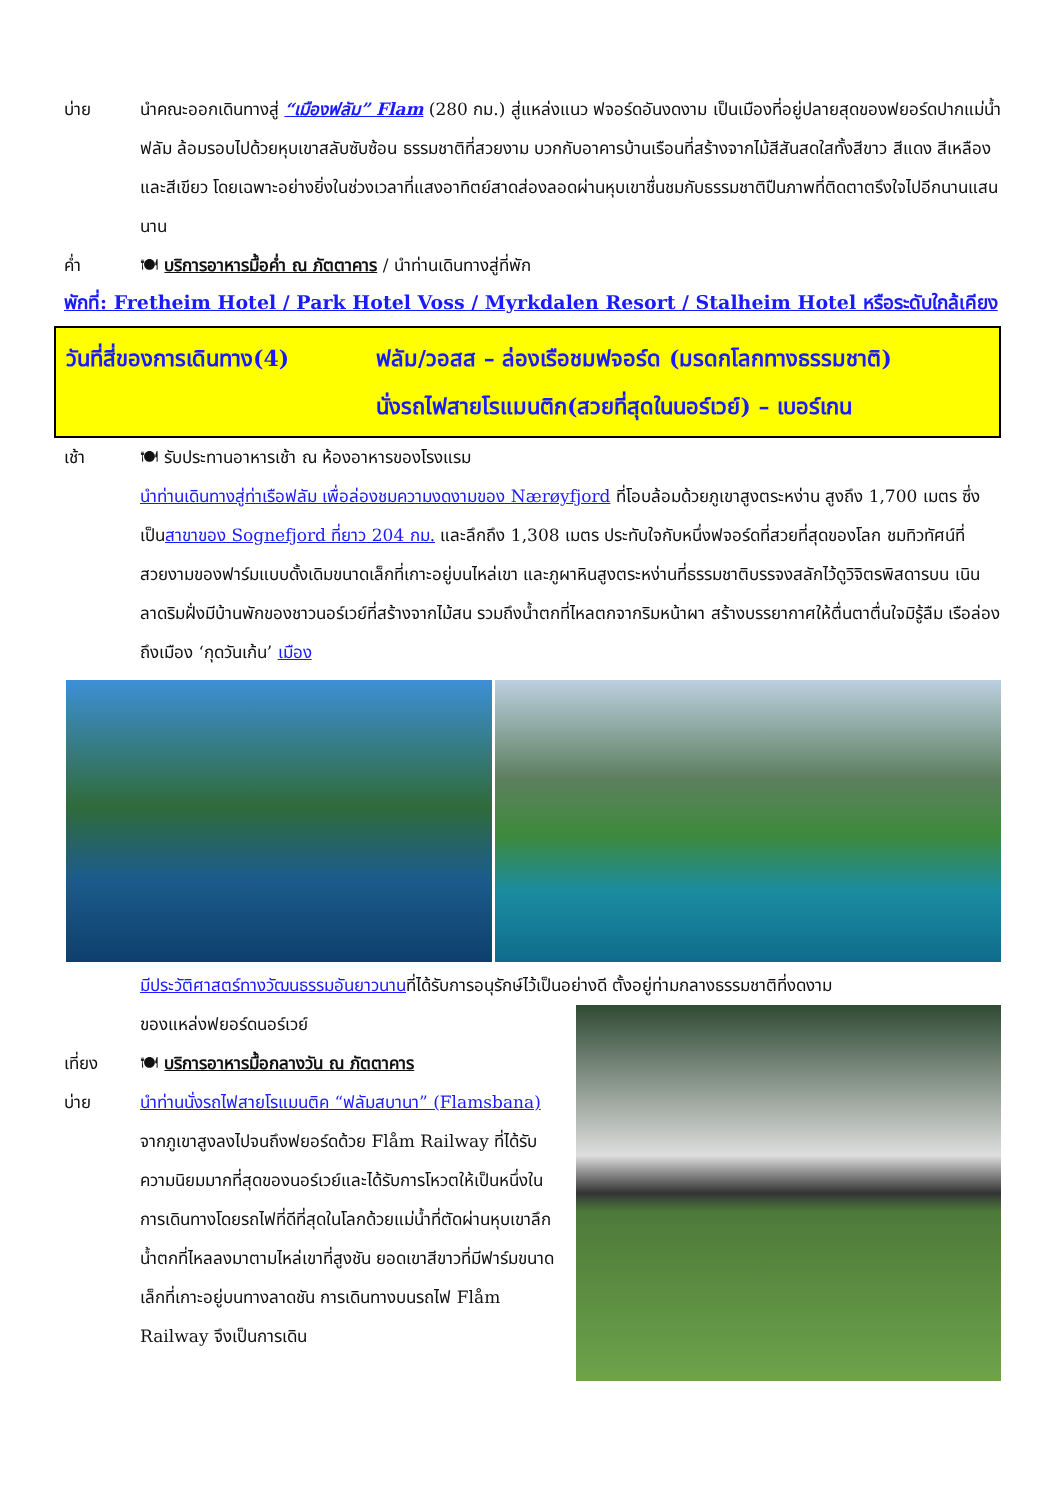บ่าย นำคณะออกเดินทางสู่ “เมืองฟลัม” Flam (280 กม.) สู่แหล่งแนว ฟจอร์ดอันงดงาม เป็นเมืองที่อยู่ปลายสุดของฟยอร์ดปากแม่น้ำฟลัม ล้อมรอบไปด้วยหุบเขาสลับซับซ้อน ธรรมชาติที่สวยงาม บวกกับอาคารบ้านเรือนที่สร้างจากไม้สีสันสดใสทั้งสีขาว สีแดง สีเหลือง และสีเขียว โดยเฉพาะอย่างยิ่งในช่วงเวลาที่แสงอาทิตย์สาดส่องลอดผ่านหุบเขาชื่นชมกับธรรมชาติปืนภาพที่ติดตาตรึงใจไปอีกนานแสนนาน
ค่ำ 🍽 บริการอาหารมื้อค่ำ ณ ภัตตาคาร / นำท่านเดินทางสู่ที่พัก
พักที่: Fretheim Hotel / Park Hotel Voss / Myrkdalen Resort / Stalheim Hotel หรือระดับใกล้เคียง
วันที่สี่ของการเดินทาง(4)
ฟลัม/วอสส – ล่องเรือชมฟจอร์ด (มรดกโลกทางธรรมชาติ)
นั่งรถไฟสายโรแมนติก(สวยที่สุดในนอร์เวย์) – เบอร์เกน
เช้า 🍽 รับประทานอาหารเช้า ณ ห้องอาหารของโรงแรม
นำท่านเดินทางสู่ท่าเรือฟลัม เพื่อล่องชมความงดงามของ Nærøyfjord ที่โอบล้อมด้วยภูเขาสูงตระหง่าน สูงถึง 1,700 เมตร ซึ่งเป็นสาขาของ Sognefjord ที่ยาว 204 กม. และลึกถึง 1,308 เมตร ประทับใจกับหนึ่งฟจอร์ดที่สวยที่สุดของโลก ชมทิวทัศน์ที่สวยงามของฟาร์มแบบดั้งเดิมขนาดเล็กที่เกาะอยู่บนไหล่เขา และภูผาหินสูงตระหง่านที่ธรรมชาติบรรจงสลักไว้ดูวิจิตรพิสดารบน เนินลาดริมฝั่งมีบ้านพักของชาวนอร์เวย์ที่สร้างจากไม้สน รวมถึงน้ำตกที่ไหลตกจากริมหน้าผา สร้างบรรยากาศให้ตื่นตาตื่นใจมิรู้ลืม เรือล่องถึงเมือง ‘กุดวันเก้น’ เมือง
มีประวัติศาสตร์ทางวัฒนธรรมอันยาวนานที่ได้รับการอนุรักษ์ไว้เป็นอย่างดี ตั้งอยู่ท่ามกลางธรรมชาติที่งดงาม
ของแหล่งฟยอร์ดนอร์เวย์
เที่ยง 🍽 บริการอาหารมื้อกลางวัน ณ ภัตตาคาร
บ่าย นำท่านนั่งรถไฟสายโรแมนติค “ฟลัมสบานา” (Flamsbana) จากภูเขาสูงลงไปจนถึงฟยอร์ดด้วย Flåm Railway ที่ได้รับความนิยมมากที่สุดของนอร์เวย์และได้รับการโหวตให้เป็นหนึ่งในการเดินทางโดยรถไฟที่ดีที่สุดในโลกด้วยแม่น้ำที่ตัดผ่านหุบเขาลึก น้ำตกที่ไหลลงมาตามไหล่เขาที่สูงชัน ยอดเขาสีขาวที่มีฟาร์มขนาดเล็กที่เกาะอยู่บนทางลาดชัน การเดินทางบนรถไฟ Flåm Railway จึงเป็นการเดิน